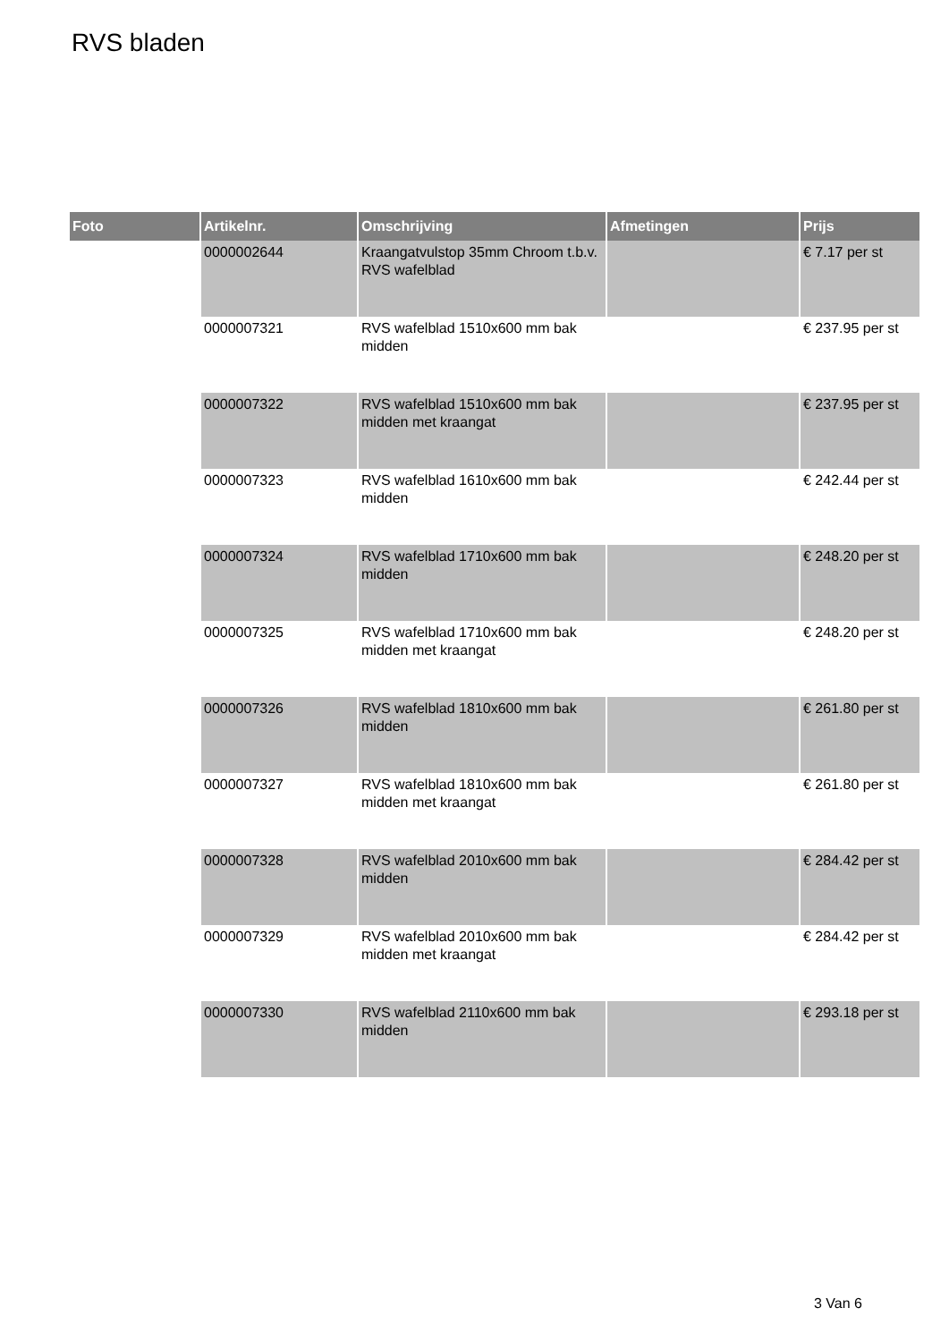RVS bladen
| Foto | Artikelnr. | Omschrijving | Afmetingen | Prijs |
| --- | --- | --- | --- | --- |
| | 0000002644 | Kraangatvulstop 35mm Chroom t.b.v. RVS wafelblad | | € 7.17 per st |
| | 0000007321 | RVS wafelblad 1510x600 mm bak midden | | € 237.95 per st |
| | 0000007322 | RVS wafelblad 1510x600 mm bak midden met kraangat | | € 237.95 per st |
| | 0000007323 | RVS wafelblad 1610x600 mm bak midden | | € 242.44 per st |
| | 0000007324 | RVS wafelblad 1710x600 mm bak midden | | € 248.20 per st |
| | 0000007325 | RVS wafelblad 1710x600 mm bak midden met kraangat | | € 248.20 per st |
| | 0000007326 | RVS wafelblad 1810x600 mm bak midden | | € 261.80 per st |
| | 0000007327 | RVS wafelblad 1810x600 mm bak midden met kraangat | | € 261.80 per st |
| | 0000007328 | RVS wafelblad 2010x600 mm bak midden | | € 284.42 per st |
| | 0000007329 | RVS wafelblad 2010x600 mm bak midden met kraangat | | € 284.42 per st |
| | 0000007330 | RVS wafelblad 2110x600 mm bak midden | | € 293.18 per st |
3 Van 6